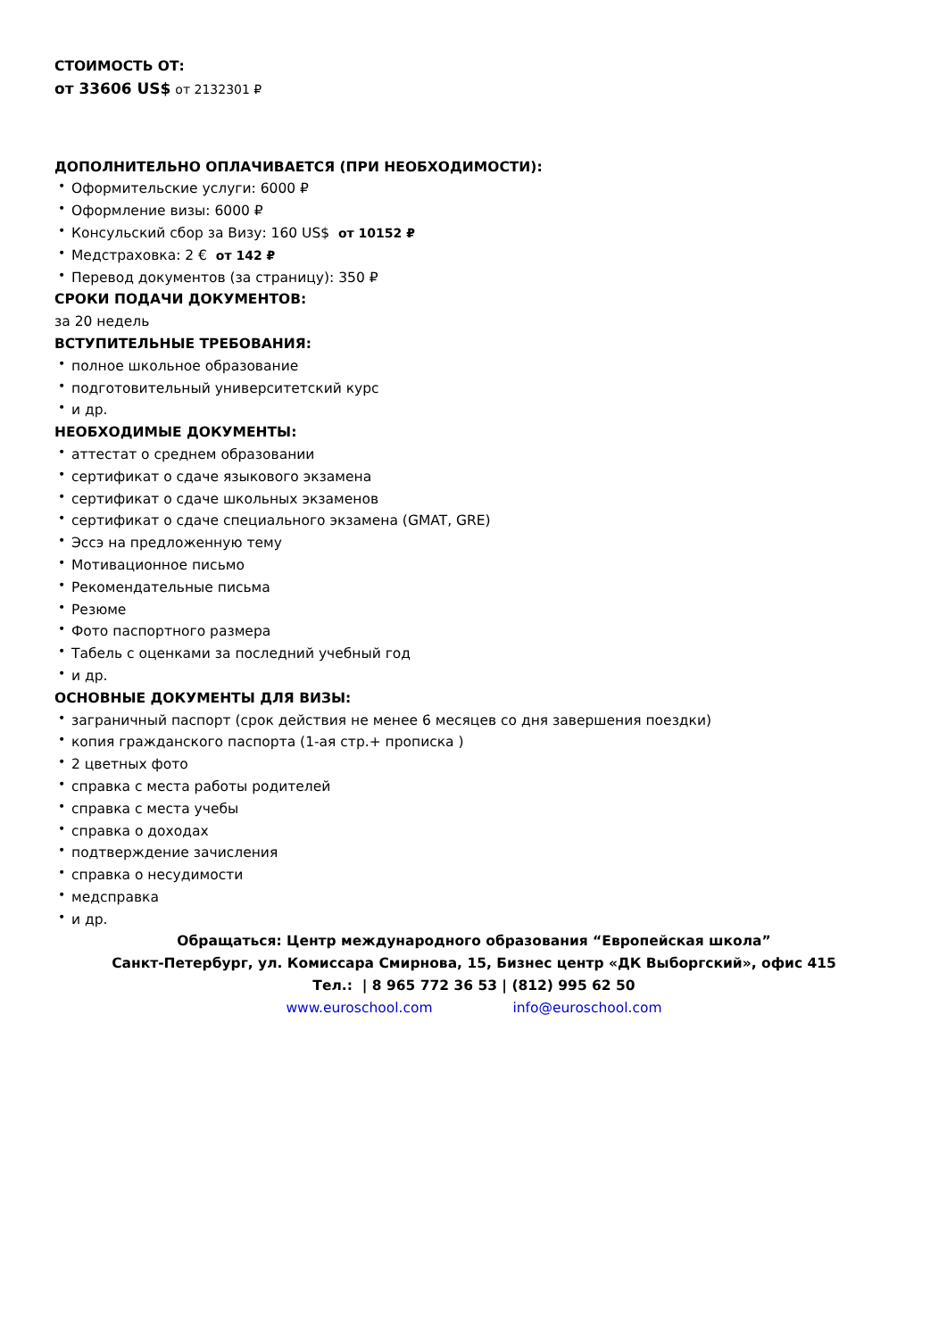СТОИМОСТЬ ОТ:
от 33606 US$ от 2132301 ₽
ДОПОЛНИТЕЛЬНО ОПЛАЧИВАЕТСЯ (ПРИ НЕОБХОДИМОСТИ):
• Оформительские услуги: 6000 ₽
• Оформление визы: 6000 ₽
• Консульский сбор за Визу: 160 US$ от 10152 ₽
• Медстраховка: 2 € от 142 ₽
• Перевод документов (за страницу): 350 ₽
СРОКИ ПОДАЧИ ДОКУМЕНТОВ:
за 20 недель
ВСТУПИТЕЛЬНЫЕ ТРЕБОВАНИЯ:
• полное школьное образование
• подготовительный университетский курс
• и др.
НЕОБХОДИМЫЕ ДОКУМЕНТЫ:
• аттестат о среднем образовании
• сертификат о сдаче языкового экзамена
• сертификат о сдаче школьных экзаменов
• сертификат о сдаче специального экзамена (GMAT, GRE)
• Эссэ на предложенную тему
• Мотивационное письмо
• Рекомендательные письма
• Резюме
• Фото паспортного размера
• Табель с оценками за последний учебный год
• и др.
ОСНОВНЫЕ ДОКУМЕНТЫ ДЛЯ ВИЗЫ:
• заграничный паспорт (срок действия не менее 6 месяцев со дня завершения поездки)
• копия гражданского паспорта (1-ая стр.+ прописка )
• 2 цветных фото
• справка с места работы родителей
• справка с места учебы
• справка о доходах
• подтверждение зачисления
• справка о несудимости
• медсправка
• и др.
Обращаться: Центр международного образования “Европейская школа”
Санкт-Петербург, ул. Комиссара Смирнова, 15, Бизнес центр «ДК Выборгский», офис 415
Тел.: | 8 965 772 36 53 | (812) 995 62 50
www.euroschool.com info@euroschool.com